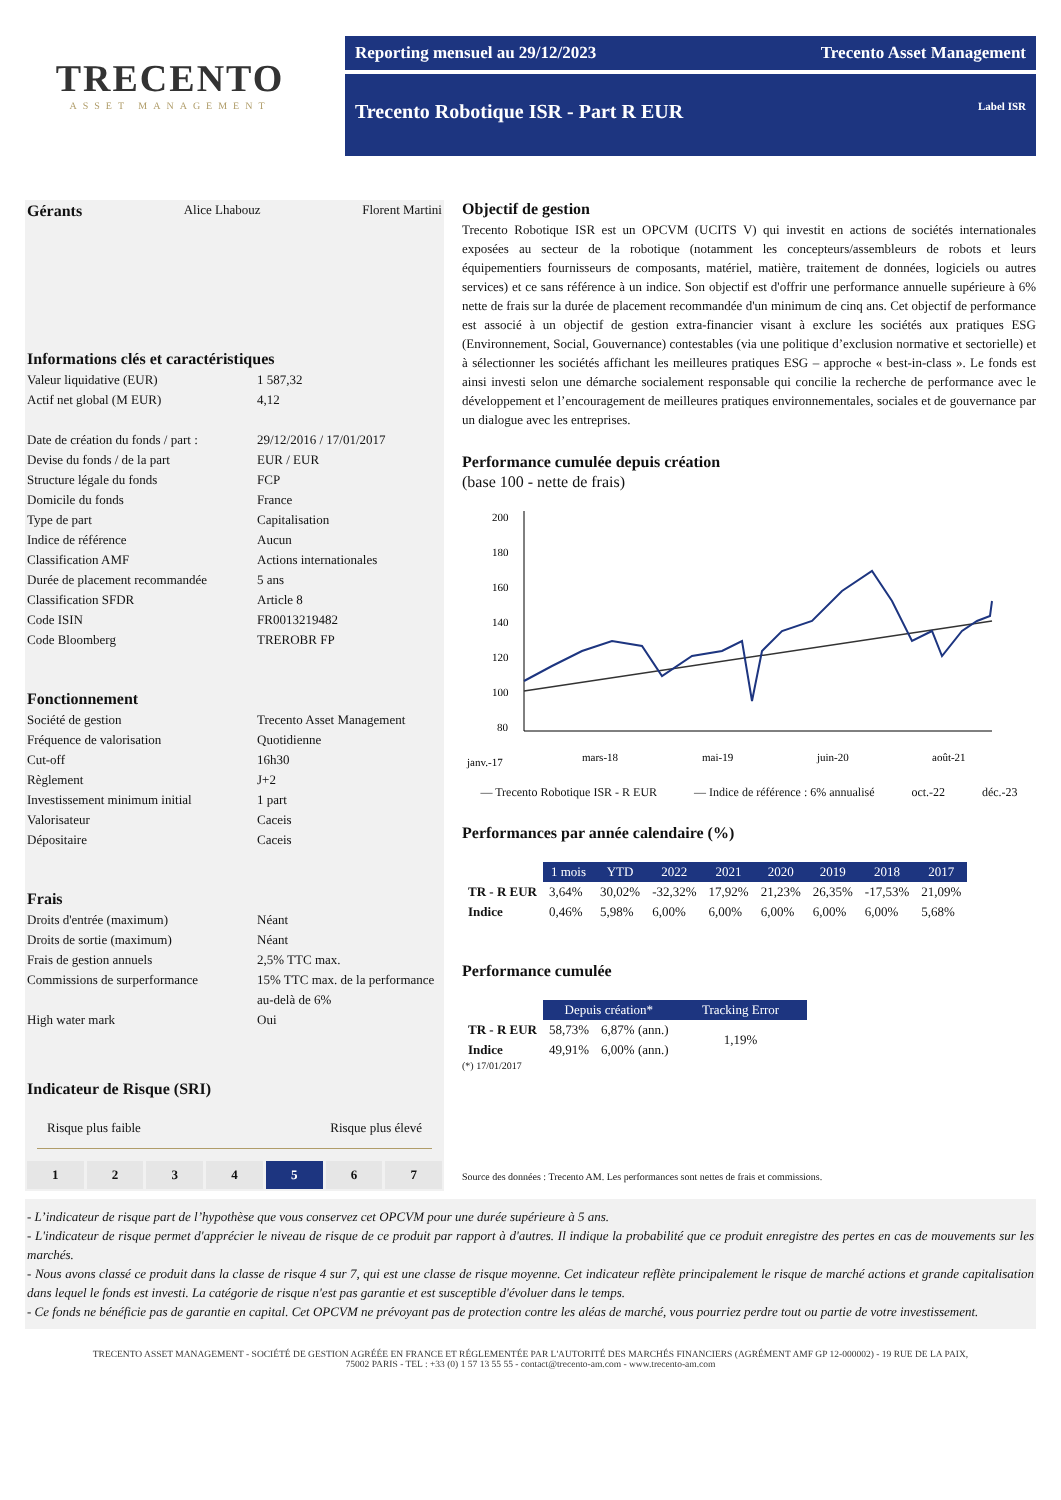TRECENTO
ASSET MANAGEMENT
Reporting mensuel au 29/12/2023 Trecento Asset Management
Trecento Robotique ISR - Part R EUR Label ISR
Gérants
Alice Lhabouz Florent Martini
Informations clés et caractéristiques
Valeur liquidative (EUR) 1 587,32 Actif net global (M EUR) 4,12 Date de création du fonds / part : 29/12/2016 / 17/01/2017 Devise du fonds / de la part EUR / EUR Structure légale du fonds FCP Domicile du fonds France Type de part Capitalisation Indice de référence Aucun Classification AMF Actions internationales Durée de placement recommandée 5 ans Classification SFDR Article 8 Code ISIN FR0013219482 Code Bloomberg TREROBR FP
Fonctionnement
Société de gestion Trecento Asset Management Fréquence de valorisation Quotidienne Cut-off 16h30 Règlement J+2 Investissement minimum initial 1 part Valorisateur Caceis Dépositaire Caceis
Frais
Droits d'entrée (maximum) Néant Droits de sortie (maximum) Néant Frais de gestion annuels 2,5% TTC max. Commissions de surperformance 15% TTC max. de la performance au-delà de 6% High water mark Oui
Indicateur de Risque (SRI)
Risque plus faible Risque plus élevé
1 2 3 4 5 6 7
Objectif de gestion
Trecento Robotique ISR est un OPCVM (UCITS V) qui investit en actions de sociétés internationales exposées au secteur de la robotique (notamment les concepteurs/assembleurs de robots et leurs équipementiers fournisseurs de composants, matériel, matière, traitement de données, logiciels ou autres services) et ce sans référence à un indice. Son objectif est d'offrir une performance annuelle supérieure à 6% nette de frais sur la durée de placement recommandée d'un minimum de cinq ans. Cet objectif de performance est associé à un objectif de gestion extra-financier visant à exclure les sociétés aux pratiques ESG (Environnement, Social, Gouvernance) contestables (via une politique d’exclusion normative et sectorielle) et à sélectionner les sociétés affichant les meilleures pratiques ESG – approche « best-in-class ». Le fonds est ainsi investi selon une démarche socialement responsable qui concilie la recherche de performance avec le développement et l’encouragement de meilleures pratiques environnementales, sociales et de gouvernance par un dialogue avec les entreprises.
Performance cumulée depuis création
(base 100 - nette de frais)
200
180
160
140
120
100
80
janv.-17
mars-18
mai-19
juin-20
août-21
— Trecento Robotique ISR - R EUR — Indice de référence : 6% annualisé oct.-22 déc.-23
Performances par année calendaire (%)
| | 1 mois | YTD | 2022 | 2021 | 2020 | 2019 | 2018 | 2017 |
| --- | --- | --- | --- | --- | --- | --- | --- | --- |
| TR - R EUR | 3,64% | 30,02% | -32,32% | 17,92% | 21,23% | 26,35% | -17,53% | 21,09% |
| Indice | 0,46% | 5,98% | 6,00% | 6,00% | 6,00% | 6,00% | 6,00% | 5,68% |
Performance cumulée
| | Depuis création* | | Tracking Error |
| --- | --- | --- | --- |
| TR - R EUR | 58,73% | 6,87% (ann.) | 1,19% |
| Indice | 49,91% | 6,00% (ann.) | |
(*) 17/01/2017
Source des données : Trecento AM. Les performances sont nettes de frais et commissions.
- L’indicateur de risque part de l’hypothèse que vous conservez cet OPCVM pour une durée supérieure à 5 ans.
- L'indicateur de risque permet d'apprécier le niveau de risque de ce produit par rapport à d'autres. Il indique la probabilité que ce produit enregistre des pertes en cas de mouvements sur les marchés.
- Nous avons classé ce produit dans la classe de risque 4 sur 7, qui est une classe de risque moyenne. Cet indicateur reflète principalement le risque de marché actions et grande capitalisation dans lequel le fonds est investi. La catégorie de risque n'est pas garantie et est susceptible d'évoluer dans le temps.
- Ce fonds ne bénéficie pas de garantie en capital. Cet OPCVM ne prévoyant pas de protection contre les aléas de marché, vous pourriez perdre tout ou partie de votre investissement.
TRECENTO ASSET MANAGEMENT - SOCIÉTÉ DE GESTION AGRÉÉE EN FRANCE ET RÉGLEMENTÉE PAR L'AUTORITÉ DES MARCHÉS FINANCIERS (AGRÉMENT AMF GP 12-000002) - 19 RUE DE LA PAIX,
75002 PARIS - TEL : +33 (0) 1 57 13 55 55 - contact@trecento-am.com - www.trecento-am.com